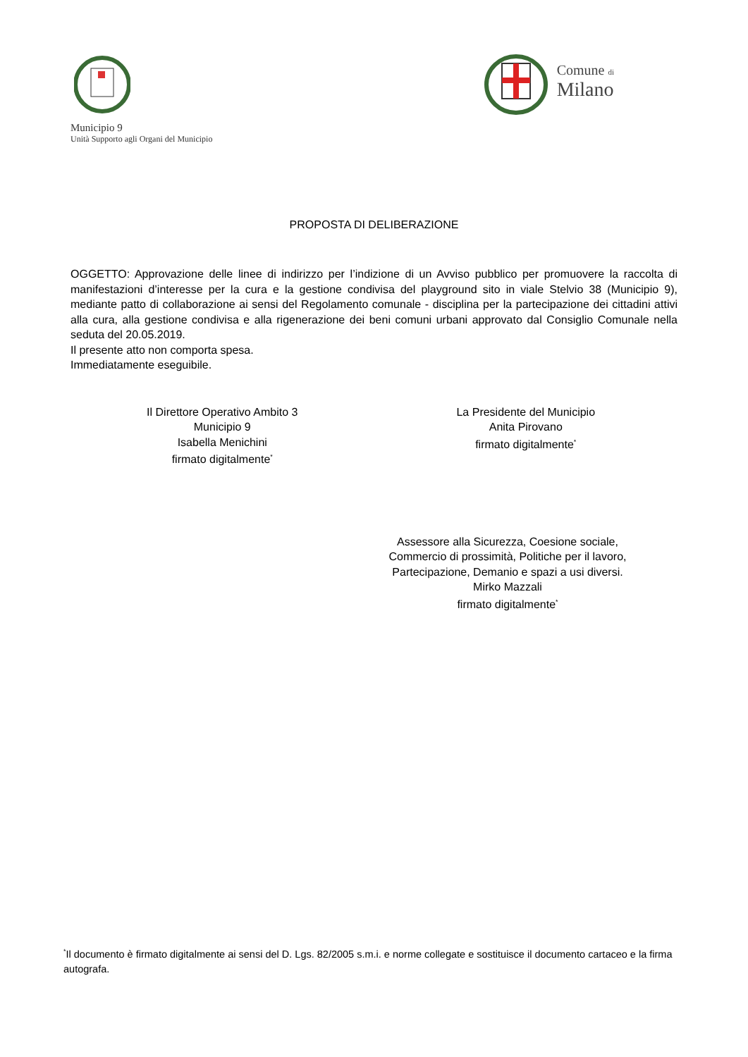Municipio 9
Unità Supporto agli Organi del Municipio
Comune di
Milano
PROPOSTA DI DELIBERAZIONE
OGGETTO: Approvazione delle linee di indirizzo per l’indizione di un Avviso pubblico per promuovere la raccolta di manifestazioni d’interesse per la cura e la gestione condivisa del playground sito in viale Stelvio 38 (Municipio 9), mediante patto di collaborazione ai sensi del Regolamento comunale - disciplina per la partecipazione dei cittadini attivi alla cura, alla gestione condivisa e alla rigenerazione dei beni comuni urbani approvato dal Consiglio Comunale nella seduta del 20.05.2019.
Il presente atto non comporta spesa.
Immediatamente eseguibile.
Il Direttore Operativo Ambito 3
Municipio 9
Isabella Menichini
firmato digitalmente<sup>*</sup>
La Presidente del Municipio
Anita Pirovano
firmato digitalmente<sup>*</sup>
Assessore alla Sicurezza, Coesione sociale, Commercio di prossimità, Politiche per il lavoro, Partecipazione, Demanio e spazi a usi diversi.
Mirko Mazzali
firmato digitalmente<sup>*</sup>
<sup>*</sup> Il documento è firmato digitalmente ai sensi del D. Lgs. 82/2005 s.m.i. e norme collegate e sostituisce il documento cartaceo e la firma autografa.